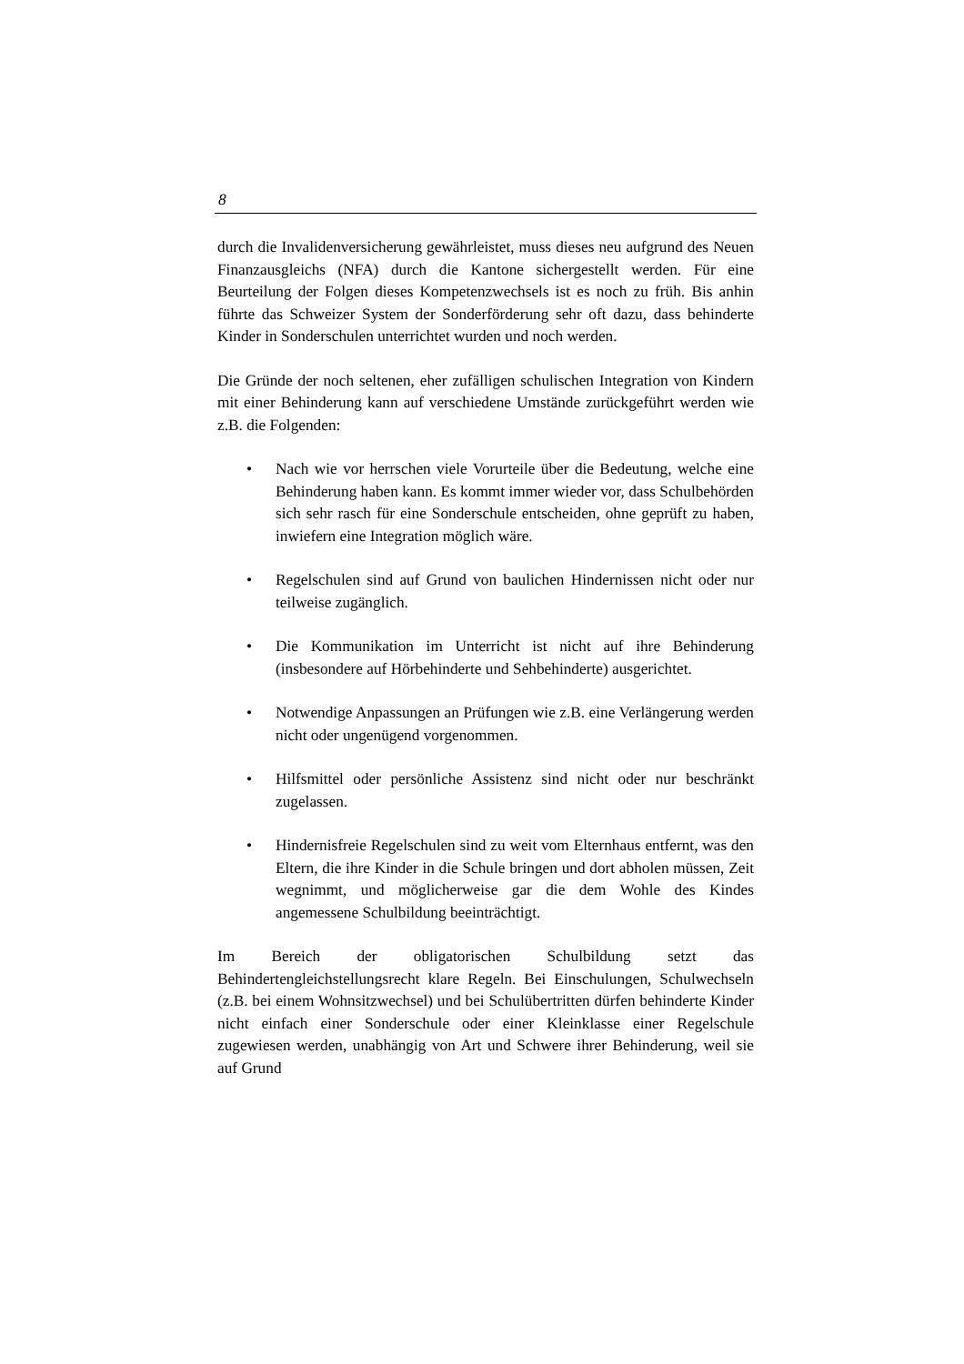8
durch die Invalidenversicherung gewährleistet, muss dieses neu aufgrund des Neuen Finanzausgleichs (NFA) durch die Kantone sichergestellt werden. Für eine Beurteilung der Folgen dieses Kompetenzwechsels ist es noch zu früh. Bis anhin führte das Schweizer System der Sonderförderung sehr oft dazu, dass behinderte Kinder in Sonderschulen unterrichtet wurden und noch werden.
Die Gründe der noch seltenen, eher zufälligen schulischen Integration von Kindern mit einer Behinderung kann auf verschiedene Umstände zurückgeführt werden wie z.B. die Folgenden:
• Nach wie vor herrschen viele Vorurteile über die Bedeutung, welche eine Behinderung haben kann. Es kommt immer wieder vor, dass Schulbehörden sich sehr rasch für eine Sonderschule entscheiden, ohne geprüft zu haben, inwiefern eine Integration möglich wäre.
• Regelschulen sind auf Grund von baulichen Hindernissen nicht oder nur teilweise zugänglich.
• Die Kommunikation im Unterricht ist nicht auf ihre Behinderung (insbesondere auf Hörbehinderte und Sehbehinderte) ausgerichtet.
• Notwendige Anpassungen an Prüfungen wie z.B. eine Verlängerung werden nicht oder ungenügend vorgenommen.
• Hilfsmittel oder persönliche Assistenz sind nicht oder nur beschränkt zugelassen.
• Hindernisfreie Regelschulen sind zu weit vom Elternhaus entfernt, was den Eltern, die ihre Kinder in die Schule bringen und dort abholen müssen, Zeit wegnimmt, und möglicherweise gar die dem Wohle des Kindes angemessene Schulbildung beeinträchtigt.
Im Bereich der obligatorischen Schulbildung setzt das Behindertengleichstellungsrecht klare Regeln. Bei Einschulungen, Schulwechseln (z.B. bei einem Wohnsitzwechsel) und bei Schulübertritten dürfen behinderte Kinder nicht einfach einer Sonderschule oder einer Kleinklasse einer Regelschule zugewiesen werden, unabhängig von Art und Schwere ihrer Behinderung, weil sie auf Grund